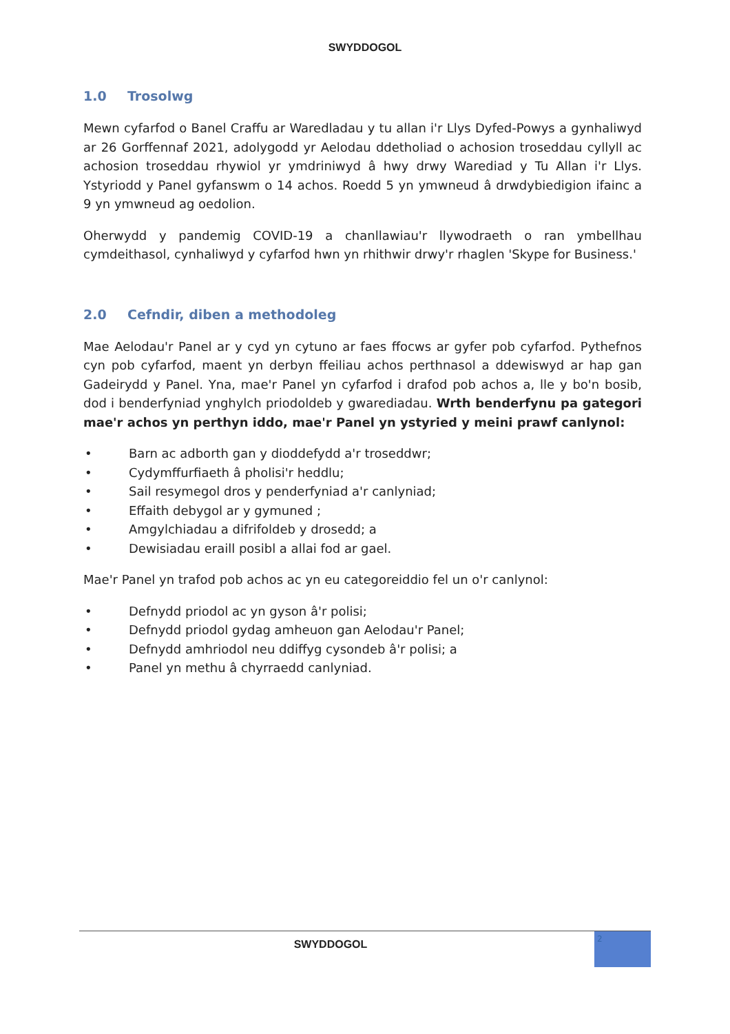SWYDDOGOL
1.0 Trosolwg
Mewn cyfarfod o Banel Craffu ar Waredladau y tu allan i'r Llys Dyfed-Powys a gynhaliwyd ar 26 Gorffennaf 2021, adolygodd yr Aelodau ddetholiad o achosion troseddau cyllyll ac achosion troseddau rhywiol yr ymdriniwyd â hwy drwy Warediad y Tu Allan i'r Llys. Ystyriodd y Panel gyfanswm o 14 achos. Roedd 5 yn ymwneud â drwdybiedigion ifainc a 9 yn ymwneud ag oedolion.
Oherwydd y pandemig COVID-19 a chanllawiau'r llywodraeth o ran ymbellhau cymdeithasol, cynhaliwyd y cyfarfod hwn yn rhithwir drwy'r rhaglen 'Skype for Business.'
2.0 Cefndir, diben a methodoleg
Mae Aelodau'r Panel ar y cyd yn cytuno ar faes ffocws ar gyfer pob cyfarfod. Pythefnos cyn pob cyfarfod, maent yn derbyn ffeiliau achos perthnasol a ddewiswyd ar hap gan Gadeirydd y Panel. Yna, mae'r Panel yn cyfarfod i drafod pob achos a, lle y bo'n bosib, dod i benderfyniad ynghylch priodoldeb y gwarediadau. Wrth benderfynu pa gategori mae'r achos yn perthyn iddo, mae'r Panel yn ystyried y meini prawf canlynol:
• Barn ac adborth gan y dioddefydd a'r troseddwr;
• Cydymffurfiaeth â pholisi'r heddlu;
• Sail resymegol dros y penderfyniad a'r canlyniad;
• Effaith debygol ar y gymuned ;
• Amgylchiadau a difrifoldeb y drosedd; a
• Dewisiadau eraill posibl a allai fod ar gael.
Mae'r Panel yn trafod pob achos ac yn eu categoreiddio fel un o'r canlynol:
• Defnydd priodol ac yn gyson â'r polisi;
• Defnydd priodol gydag amheuon gan Aelodau'r Panel;
• Defnydd amhriodol neu ddiffyg cysondeb â'r polisi; a
• Panel yn methu â chyrraedd canlyniad.
SWYDDOGOL
2